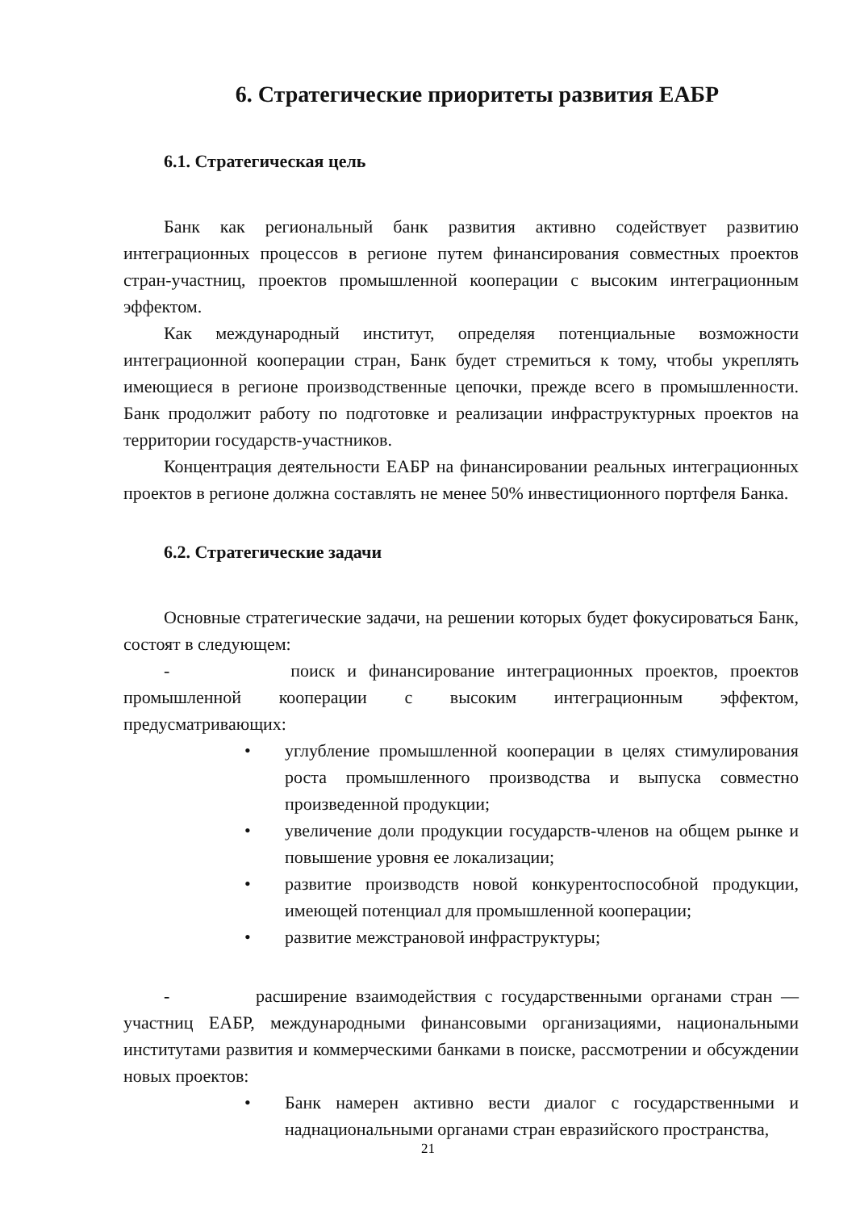6. Стратегические приоритеты развития ЕАБР
6.1. Стратегическая цель
Банк как региональный банк развития активно содействует развитию интеграционных процессов в регионе путем финансирования совместных проектов стран-участниц, проектов промышленной кооперации с высоким интеграционным эффектом.
Как международный институт, определяя потенциальные возможности интеграционной кооперации стран, Банк будет стремиться к тому, чтобы укреплять имеющиеся в регионе производственные цепочки, прежде всего в промышленности. Банк продолжит работу по подготовке и реализации инфраструктурных проектов на территории государств-участников.
Концентрация деятельности ЕАБР на финансировании реальных интеграционных проектов в регионе должна составлять не менее 50% инвестиционного портфеля Банка.
6.2. Стратегические задачи
Основные стратегические задачи, на решении которых будет фокусироваться Банк, состоят в следующем:
- поиск и финансирование интеграционных проектов, проектов промышленной кооперации с высоким интеграционным эффектом, предусматривающих:
• углубление промышленной кооперации в целях стимулирования роста промышленного производства и выпуска совместно произведенной продукции;
• увеличение доли продукции государств-членов на общем рынке и повышение уровня ее локализации;
• развитие производств новой конкурентоспособной продукции, имеющей потенциал для промышленной кооперации;
• развитие межстрановой инфраструктуры;
- расширение взаимодействия с государственными органами стран — участниц ЕАБР, международными финансовыми организациями, национальными институтами развития и коммерческими банками в поиске, рассмотрении и обсуждении новых проектов:
• Банк намерен активно вести диалог с государственными и наднациональными органами стран евразийского пространства,
21